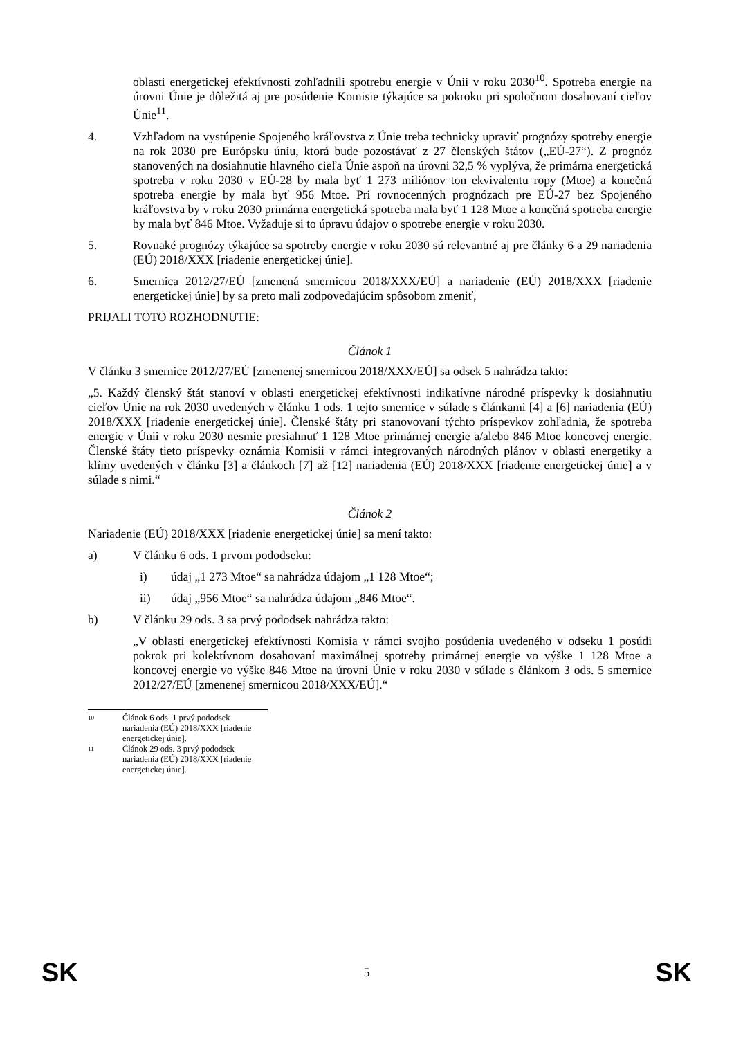oblasti energetickej efektívnosti zohľadnili spotrebu energie v Únii v roku 2030<sup>10</sup>. Spotreba energie na úrovni Únie je dôležitá aj pre posúdenie Komisie týkajúce sa pokroku pri spoločnom dosahovaní cieľov Únie<sup>11</sup>.
4. Vzhľadom na vystúpenie Spojeného kráľovstva z Únie treba technicky upraviť prognózy spotreby energie na rok 2030 pre Európsku úniu, ktorá bude pozostávať z 27 členských štátov („EÚ-27“). Z prognóz stanovených na dosiahnutie hlavného cieľa Únie aspoň na úrovni 32,5 % vyplýva, že primárna energetická spotreba v roku 2030 v EÚ-28 by mala byť 1 273 miliónov ton ekvivalentu ropy (Mtoe) a konečná spotreba energie by mala byť 956 Mtoe. Pri rovnocenných prognózach pre EÚ-27 bez Spojeného kráľovstva by v roku 2030 primárna energetická spotreba mala byť 1 128 Mtoe a konečná spotreba energie by mala byť 846 Mtoe. Vyžaduje si to úpravu údajov o spotrebe energie v roku 2030.
5. Rovnaké prognózy týkajúce sa spotreby energie v roku 2030 sú relevantné aj pre články 6 a 29 nariadenia (EÚ) 2018/XXX [riadenie energetickej únie].
6. Smernica 2012/27/EÚ [zmenená smernicou 2018/XXX/EÚ] a nariadenie (EÚ) 2018/XXX [riadenie energetickej únie] by sa preto mali zodpovedajúcim spôsobom zmeniť,
PRIJALI TOTO ROZHODNUTIE:
Článok 1
V článku 3 smernice 2012/27/EÚ [zmenenej smernicou 2018/XXX/EÚ] sa odsek 5 nahrádza takto:
„5. Každý členský štát stanoví v oblasti energetickej efektívnosti indikatívne národné príspevky k dosiahnutiu cieľov Únie na rok 2030 uvedených v článku 1 ods. 1 tejto smernice v súlade s článkami [4] a [6] nariadenia (EÚ) 2018/XXX [riadenie energetickej únie]. Členské štáty pri stanovovaní týchto príspevkov zohľadnia, že spotreba energie v Únii v roku 2030 nesmie presiahnuť 1 128 Mtoe primárnej energie a/alebo 846 Mtoe koncovej energie. Členské štáty tieto príspevky oznámia Komisii v rámci integrovaných národných plánov v oblasti energetiky a klímy uvedených v článku [3] a článkoch [7] až [12] nariadenia (EÚ) 2018/XXX [riadenie energetickej únie] a v súlade s nimi.“
Článok 2
Nariadenie (EÚ) 2018/XXX [riadenie energetickej únie] sa mení takto:
a) V článku 6 ods. 1 prvom pododseku:
i) údaj „1 273 Mtoe“ sa nahrádza údajom „1 128 Mtoe“;
ii) údaj „956 Mtoe“ sa nahrádza údajom „846 Mtoe“.
b) V článku 29 ods. 3 sa prvý pododsek nahrádza takto:
„V oblasti energetickej efektívnosti Komisia v rámci svojho posúdenia uvedeného v odseku 1 posúdi pokrok pri kolektívnom dosahovaní maximálnej spotreby primárnej energie vo výške 1 128 Mtoe a koncovej energie vo výške 846 Mtoe na úrovni Únie v roku 2030 v súlade s článkom 3 ods. 5 smernice 2012/27/EÚ [zmenenej smernicou 2018/XXX/EÚ].“
10 Článok 6 ods. 1 prvý pododsek nariadenia (EÚ) 2018/XXX [riadenie energetickej únie].
11 Článok 29 ods. 3 prvý pododsek nariadenia (EÚ) 2018/XXX [riadenie energetickej únie].
SK 5 SK